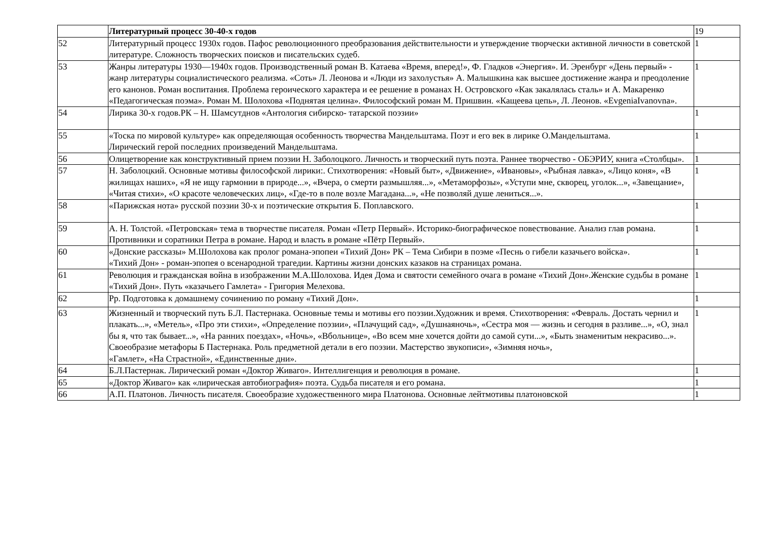| | Литературный процесс 30-40-х годов | 19 |
| 52 | Литературный процесс 1930х годов. Пафос революционного преобразования действительности и утверждение творчески активной личности в советской литературе. Сложность творческих поисков и писательских судеб. | 1 |
| 53 | Жанры литературы 1930—1940х годов. Производственный роман В. Катаева «Время, вперед!», Ф. Гладков «Энергия». И. Эренбург «День первый» - жанр литературы социалистического реализма. «Соть» Л. Леонова и «Люди из захолустья» А. Малышкина как высшее достижение жанра и преодоление его канонов. Роман воспитания. Проблема героического характера и ее решение в романах Н. Островского «Как закалялась сталь» и А. Макаренко «Педагогическая поэма». Роман М. Шолохова «Поднятая целина». Философский роман М. Пришвин. «Кащеева цепь», Л. Леонов. «EvgeniaIvanovna». | 1 |
| 54 | Лирика 30-х годов.РК – Н. Шамсутднов «Антология сибирско- татарской поэзии» | 1 |
| 55 | «Тоска по мировой культуре» как определяющая особенность творчества Мандельштама. Поэт и его век в лирике О.Мандельштама. Лирический герой последних произведений Мандельштама. | 1 |
| 56 | Олицетворение как конструктивный прием поэзии Н. Заболоцкого. Личность и творческий путь поэта. Раннее творчество - ОБЭРИУ, книга «Столбцы». | 1 |
| 57 | Н. Заболоцкий. Основные мотивы философской лирики:. Стихотворения: «Новый быт», «Движение», «Ивановы», «Рыбная лавка», «Лицо коня», «В жилищах наших», «Я не ищу гармонии в природе...», «Вчера, о смерти размышляя...», «Метаморфозы», «Уступи мне, скворец, уголок...», «Завещание», «Читая стихи», «О красоте человеческих лиц», «Где-то в поле возле Магадана...», «Не позволяй душе лениться...». | 1 |
| 58 | «Парижская нота» русской поэзии 30-х и поэтические открытия Б. Поплавского. | 1 |
| 59 | А. Н. Толстой. «Петровская» тема в творчестве писателя. Роман «Петр Первый». Историко-биографическое повествование. Анализ глав романа. Противники и соратники Петра в романе. Народ и власть в романе «Пётр Первый». | 1 |
| 60 | «Донские рассказы» М.Шолохова как пролог романа-эпопеи «Тихий Дон» РК – Тема Сибири в поэме «Песнь о гибели казачьего войска». «Тихий Дон» - роман-эпопея о всенародной трагедии. Картины жизни донских казаков на страницах романа. | 1 |
| 61 | Революция и гражданская война в изображении М.А.Шолохова. Идея Дома и святости семейного очага в романе «Тихий Дон».Женские судьбы в романе «Тихий Дон». Путь «казачьего Гамлета» - Григория Мелехова. | 1 |
| 62 | Рр. Подготовка к домашнему сочинению по роману «Тихий Дон». | 1 |
| 63 | Жизненный и творческий путь Б.Л. Пастернака. Основные темы и мотивы его поэзии.Художник и время. Стихотворения: «Февраль. Достать чернил и плакать...», «Метель», «Про эти стихи», «Определение поэзии», «Плачущий сад», «Душнаяночь», «Сестра моя — жизнь и сегодня в разливе...», «О, знал бы я, что так бывает...», «На ранних поездах», «Ночь», «Вбольнице», «Во всем мне хочется дойти до самой сути...», «Быть знаменитым некрасиво...». Своеобразие метафоры Б Пастернака. Роль предметной детали в его поэзии. Мастерство звукописи», «Зимняя ночь», «Гамлет», «На Страстной», «Единственные дни». | 1 |
| 64 | Б.Л.Пастернак. Лирический роман «Доктор Живаго». Интеллигенция и революция в романе. | 1 |
| 65 | «Доктор Живаго» как «лирическая автобиография» поэта. Судьба писателя и его романа. | 1 |
| 66 | А.П. Платонов. Личность писателя. Своеобразие художественного мира Платонова. Основные лейтмотивы платоновской | 1 |